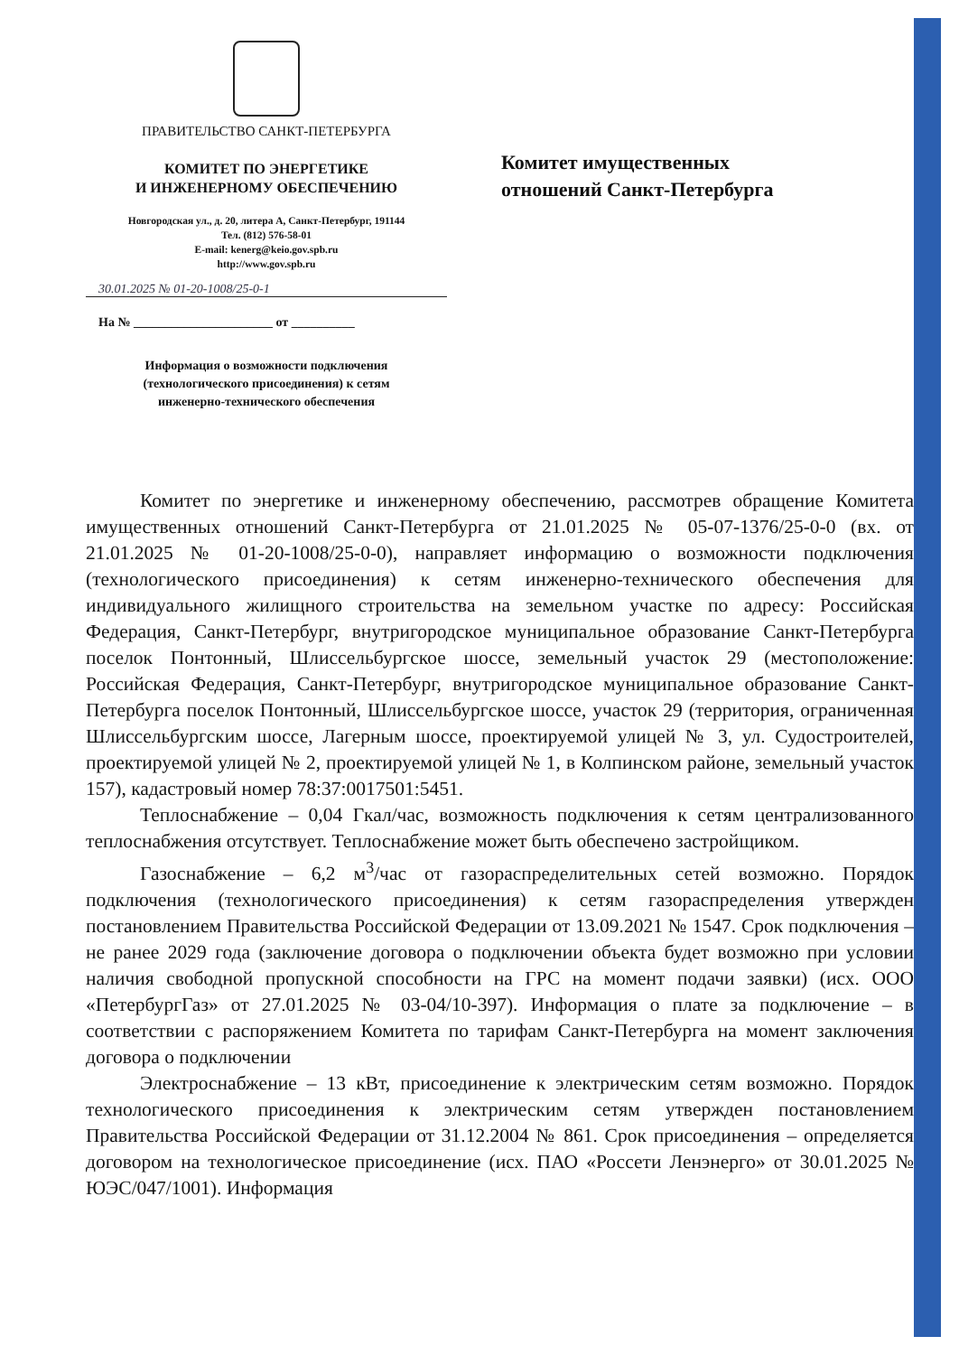ПРАВИТЕЛЬСТВО САНКТ-ПЕТЕРБУРГА
КОМИТЕТ ПО ЭНЕРГЕТИКЕ
И ИНЖЕНЕРНОМУ ОБЕСПЕЧЕНИЮ
Новгородская ул., д. 20, литера А, Санкт-Петербург, 191144
Тел. (812) 576-58-01
E-mail: kenerg@keio.gov.spb.ru
http://www.gov.spb.ru
30.01.2025 № 01-20-1008/25-0-1
На № ______________________ от __________
Информация о возможности подключения
(технологического присоединения) к сетям
инженерно-технического обеспечения
Комитет имущественных
отношений Санкт-Петербурга
Комитет по энергетике и инженерному обеспечению, рассмотрев обращение Комитета имущественных отношений Санкт-Петербурга от 21.01.2025 № 05-07-1376/25-0-0 (вх. от 21.01.2025 № 01-20-1008/25-0-0), направляет информацию о возможности подключения (технологического присоединения) к сетям инженерно-технического обеспечения для индивидуального жилищного строительства на земельном участке по адресу: Российская Федерация, Санкт-Петербург, внутригородское муниципальное образование Санкт-Петербурга поселок Понтонный, Шлиссельбургское шоссе, земельный участок 29 (местоположение: Российская Федерация, Санкт-Петербург, внутригородское муниципальное образование Санкт-Петербурга поселок Понтонный, Шлиссельбургское шоссе, участок 29 (территория, ограниченная Шлиссельбургским шоссе, Лагерным шоссе, проектируемой улицей № 3, ул. Судостроителей, проектируемой улицей № 2, проектируемой улицей № 1, в Колпинском районе, земельный участок 157), кадастровый номер 78:37:0017501:5451.
Теплоснабжение – 0,04 Гкал/час, возможность подключения к сетям централизованного теплоснабжения отсутствует. Теплоснабжение может быть обеспечено застройщиком.
Газоснабжение – 6,2 м<sup>3</sup>/час от газораспределительных сетей возможно. Порядок подключения (технологического присоединения) к сетям газораспределения утвержден постановлением Правительства Российской Федерации от 13.09.2021 № 1547. Срок подключения – не ранее 2029 года (заключение договора о подключении объекта будет возможно при условии наличия свободной пропускной способности на ГРС на момент подачи заявки) (исх. ООО «ПетербургГаз» от 27.01.2025 № 03-04/10-397). Информация о плате за подключение – в соответствии с распоряжением Комитета по тарифам Санкт-Петербурга на момент заключения договора о подключении
Электроснабжение – 13 кВт, присоединение к электрическим сетям возможно. Порядок технологического присоединения к электрическим сетям утвержден постановлением Правительства Российской Федерации от 31.12.2004 № 861. Срок присоединения – определяется договором на технологическое присоединение (исх. ПАО «Россети Ленэнерго» от 30.01.2025 № ЮЭС/047/1001). Информация